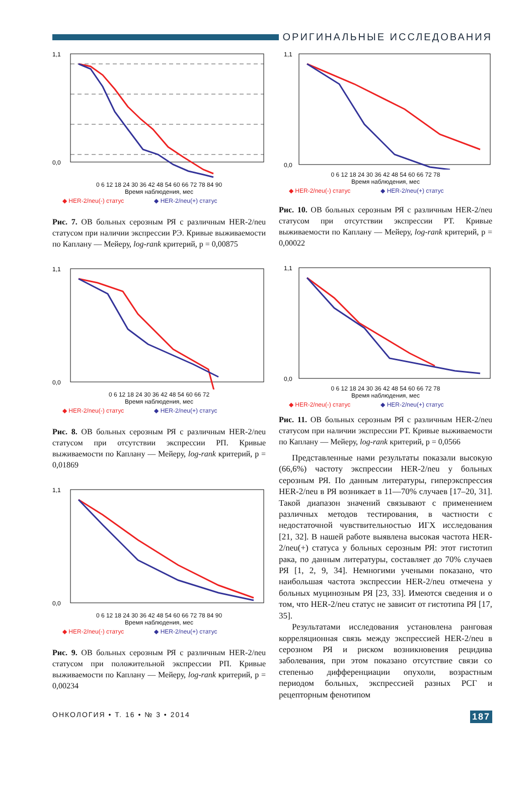ОРИГИНАЛЬНЫЕ ИССЛЕДОВАНИЯ
1,1
0,0
0 6 12 18 24 30 36 42 48 54 60 66 72 78 84 90
Время наблюдения, мес
◆ HER-2/neu(-) статус ◆ HER-2/neu(+) статус
Рис. 7. ОВ больных серозным РЯ с различным HER-2/neu статусом при наличии экспрессии РЭ. Кривые выживаемости по Каплану — Мейеру, log-rank критерий, p = 0,00875
1,1
0,0
0 6 12 18 24 30 36 42 48 54 60 66 72
Время наблюдения, мес
◆ HER-2/neu(-) статус ◆ HER-2/neu(+) статус
Рис. 8. ОВ больных серозным РЯ с различным HER-2/neu статусом при отсутствии экспрессии РП. Кривые выживаемости по Каплану — Мейеру, log-rank критерий, p = 0,01869
1,1
0,0
0 6 12 18 24 30 36 42 48 54 60 66 72 78 84 90
Время наблюдения, мес
◆ HER-2/neu(-) статус ◆ HER-2/neu(+) статус
Рис. 9. ОВ больных серозным РЯ с различным HER-2/neu статусом при положительной экспрессии РП. Кривые выживаемости по Каплану — Мейеру, log-rank критерий, p = 0,00234
1,1
0,0
0 6 12 18 24 30 36 42 48 54 60 66 72 78
Время наблюдения, мес
◆ HER-2/neu(-) статус ◆ HER-2/neu(+) статус
Рис. 10. ОВ больных серозным РЯ с различным HER-2/neu статусом при отсутствии экспрессии РТ. Кривые выживаемости по Каплану — Мейеру, log-rank критерий, p = 0,00022
1,1
0,0
0 6 12 18 24 30 36 42 48 54 60 66 72 78
Время наблюдения, мес
◆ HER-2/neu(-) статус ◆ HER-2/neu(+) статус
Рис. 11. ОВ больных серозным РЯ с различным HER-2/neu статусом при наличии экспрессии РТ. Кривые выживаемости по Каплану — Мейеру, log-rank критерий, p = 0,0566
Представленные нами результаты показали высокую (66,6%) частоту экспрессии HER-2/neu у больных серозным РЯ. По данным литературы, гиперэкспрессия HER-2/neu в РЯ возникает в 11—70% случаев [17–20, 31]. Такой диапазон значений связывают с применением различных методов тестирования, в частности с недостаточной чувствительностью ИГХ исследования [21, 32]. В нашей работе выявлена высокая частота HER-2/neu(+) статуса у больных серозным РЯ: этот гистотип рака, по данным литературы, составляет до 70% случаев РЯ [1, 2, 9, 34]. Немногими учеными показано, что наибольшая частота экспрессии HER-2/neu отмечена у больных муцинозным РЯ [23, 33]. Имеются сведения и о том, что HER-2/neu статус не зависит от гистотипа РЯ [17, 35].
Результатами исследования установлена ранговая корреляционная связь между экспрессией HER-2/neu в серозном РЯ и риском возникновения рецидива заболевания, при этом показано отсутствие связи со степенью дифференциации опухоли, возрастным периодом больных, экспрессией разных РСГ и рецепторным фенотипом
ОНКОЛОГИЯ • Т. 16 • № 3 • 2014 187